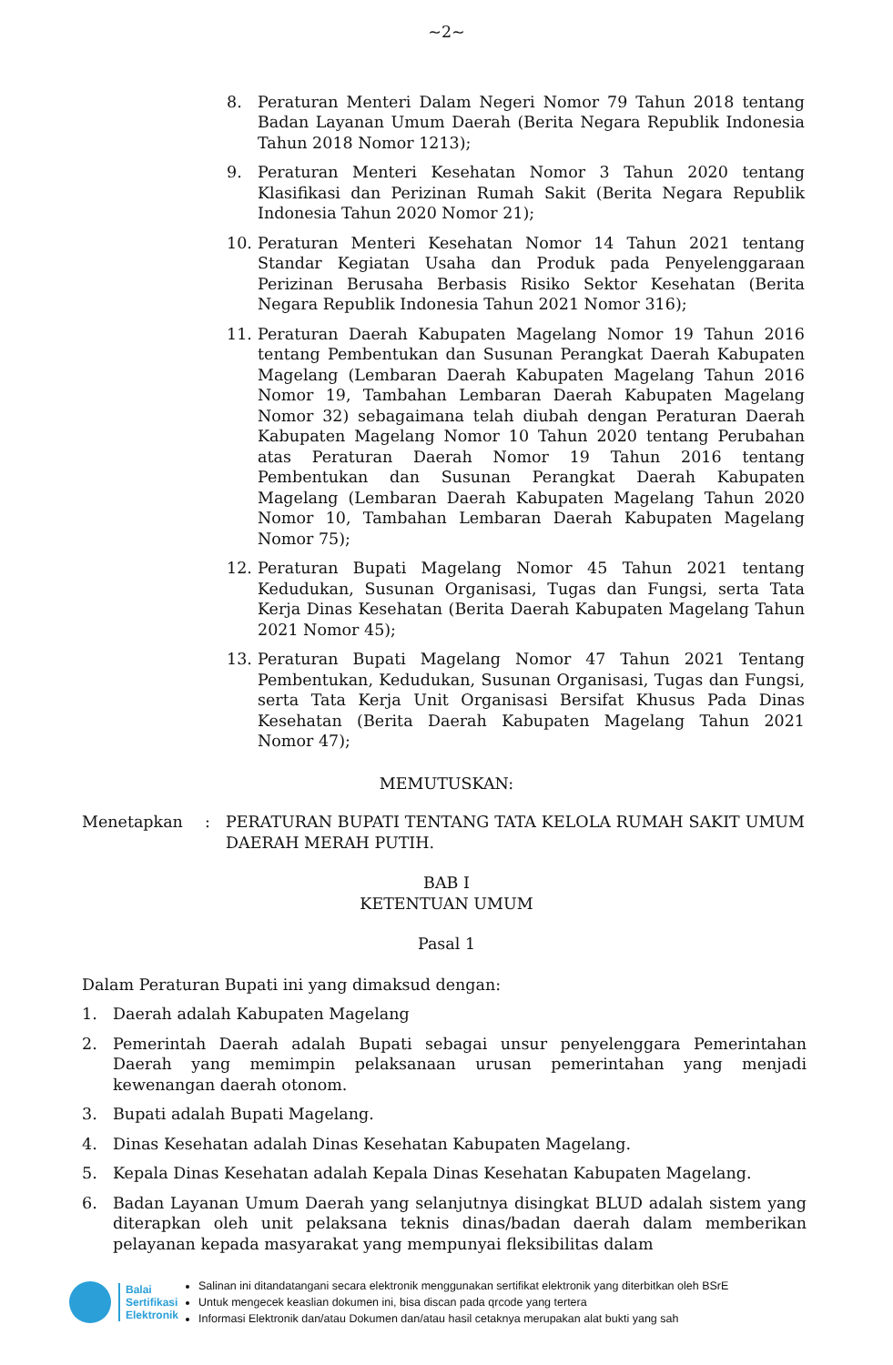~2~
8. Peraturan Menteri Dalam Negeri Nomor 79 Tahun 2018 tentang Badan Layanan Umum Daerah (Berita Negara Republik Indonesia Tahun 2018 Nomor 1213);
9. Peraturan Menteri Kesehatan Nomor 3 Tahun 2020 tentang Klasifikasi dan Perizinan Rumah Sakit (Berita Negara Republik Indonesia Tahun 2020 Nomor 21);
10. Peraturan Menteri Kesehatan Nomor 14 Tahun 2021 tentang Standar Kegiatan Usaha dan Produk pada Penyelenggaraan Perizinan Berusaha Berbasis Risiko Sektor Kesehatan (Berita Negara Republik Indonesia Tahun 2021 Nomor 316);
11. Peraturan Daerah Kabupaten Magelang Nomor 19 Tahun 2016 tentang Pembentukan dan Susunan Perangkat Daerah Kabupaten Magelang (Lembaran Daerah Kabupaten Magelang Tahun 2016 Nomor 19, Tambahan Lembaran Daerah Kabupaten Magelang Nomor 32) sebagaimana telah diubah dengan Peraturan Daerah Kabupaten Magelang Nomor 10 Tahun 2020 tentang Perubahan atas Peraturan Daerah Nomor 19 Tahun 2016 tentang Pembentukan dan Susunan Perangkat Daerah Kabupaten Magelang (Lembaran Daerah Kabupaten Magelang Tahun 2020 Nomor 10, Tambahan Lembaran Daerah Kabupaten Magelang Nomor 75);
12. Peraturan Bupati Magelang Nomor 45 Tahun 2021 tentang Kedudukan, Susunan Organisasi, Tugas dan Fungsi, serta Tata Kerja Dinas Kesehatan (Berita Daerah Kabupaten Magelang Tahun 2021 Nomor 45);
13. Peraturan Bupati Magelang Nomor 47 Tahun 2021 Tentang Pembentukan, Kedudukan, Susunan Organisasi, Tugas dan Fungsi, serta Tata Kerja Unit Organisasi Bersifat Khusus Pada Dinas Kesehatan (Berita Daerah Kabupaten Magelang Tahun 2021 Nomor 47);
MEMUTUSKAN:
Menetapkan: PERATURAN BUPATI TENTANG TATA KELOLA RUMAH SAKIT UMUM DAERAH MERAH PUTIH.
BAB I
KETENTUAN UMUM
Pasal 1
Dalam Peraturan Bupati ini yang dimaksud dengan:
1. Daerah adalah Kabupaten Magelang
2. Pemerintah Daerah adalah Bupati sebagai unsur penyelenggara Pemerintahan Daerah yang memimpin pelaksanaan urusan pemerintahan yang menjadi kewenangan daerah otonom.
3. Bupati adalah Bupati Magelang.
4. Dinas Kesehatan adalah Dinas Kesehatan Kabupaten Magelang.
5. Kepala Dinas Kesehatan adalah Kepala Dinas Kesehatan Kabupaten Magelang.
6. Badan Layanan Umum Daerah yang selanjutnya disingkat BLUD adalah sistem yang diterapkan oleh unit pelaksana teknis dinas/badan daerah dalam memberikan pelayanan kepada masyarakat yang mempunyai fleksibilitas dalam
Balai
Sertifikasi
Elektronik
Salinan ini ditandatangani secara elektronik menggunakan sertifikat elektronik yang diterbitkan oleh BSrE
Untuk mengecek keaslian dokumen ini, bisa discan pada qrcode yang tertera
Informasi Elektronik dan/atau Dokumen dan/atau hasil cetaknya merupakan alat bukti yang sah